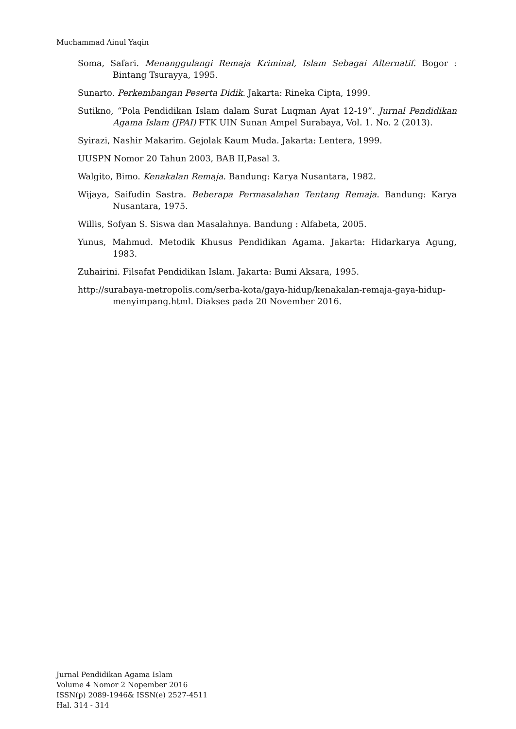Muchammad Ainul Yaqin
Soma, Safari. Menanggulangi Remaja Kriminal, Islam Sebagai Alternatif. Bogor : Bintang Tsurayya, 1995.
Sunarto. Perkembangan Peserta Didik. Jakarta: Rineka Cipta, 1999.
Sutikno, “Pola Pendidikan Islam dalam Surat Luqman Ayat 12-19”. Jurnal Pendidikan Agama Islam (JPAI) FTK UIN Sunan Ampel Surabaya, Vol. 1. No. 2 (2013).
Syirazi, Nashir Makarim. Gejolak Kaum Muda. Jakarta: Lentera, 1999.
UUSPN Nomor 20 Tahun 2003, BAB II,Pasal 3.
Walgito, Bimo. Kenakalan Remaja. Bandung: Karya Nusantara, 1982.
Wijaya, Saifudin Sastra. Beberapa Permasalahan Tentang Remaja. Bandung: Karya Nusantara, 1975.
Willis, Sofyan S. Siswa dan Masalahnya. Bandung : Alfabeta, 2005.
Yunus, Mahmud. Metodik Khusus Pendidikan Agama. Jakarta: Hidarkarya Agung, 1983.
Zuhairini. Filsafat Pendidikan Islam. Jakarta: Bumi Aksara, 1995.
http://surabaya-metropolis.com/serba-kota/gaya-hidup/kenakalan-remaja-gaya-hidup-menyimpang.html. Diakses pada 20 November 2016.
Jurnal Pendidikan Agama Islam
Volume 4 Nomor 2 Nopember 2016
ISSN(p) 2089-1946& ISSN(e) 2527-4511
Hal. 314 - 314